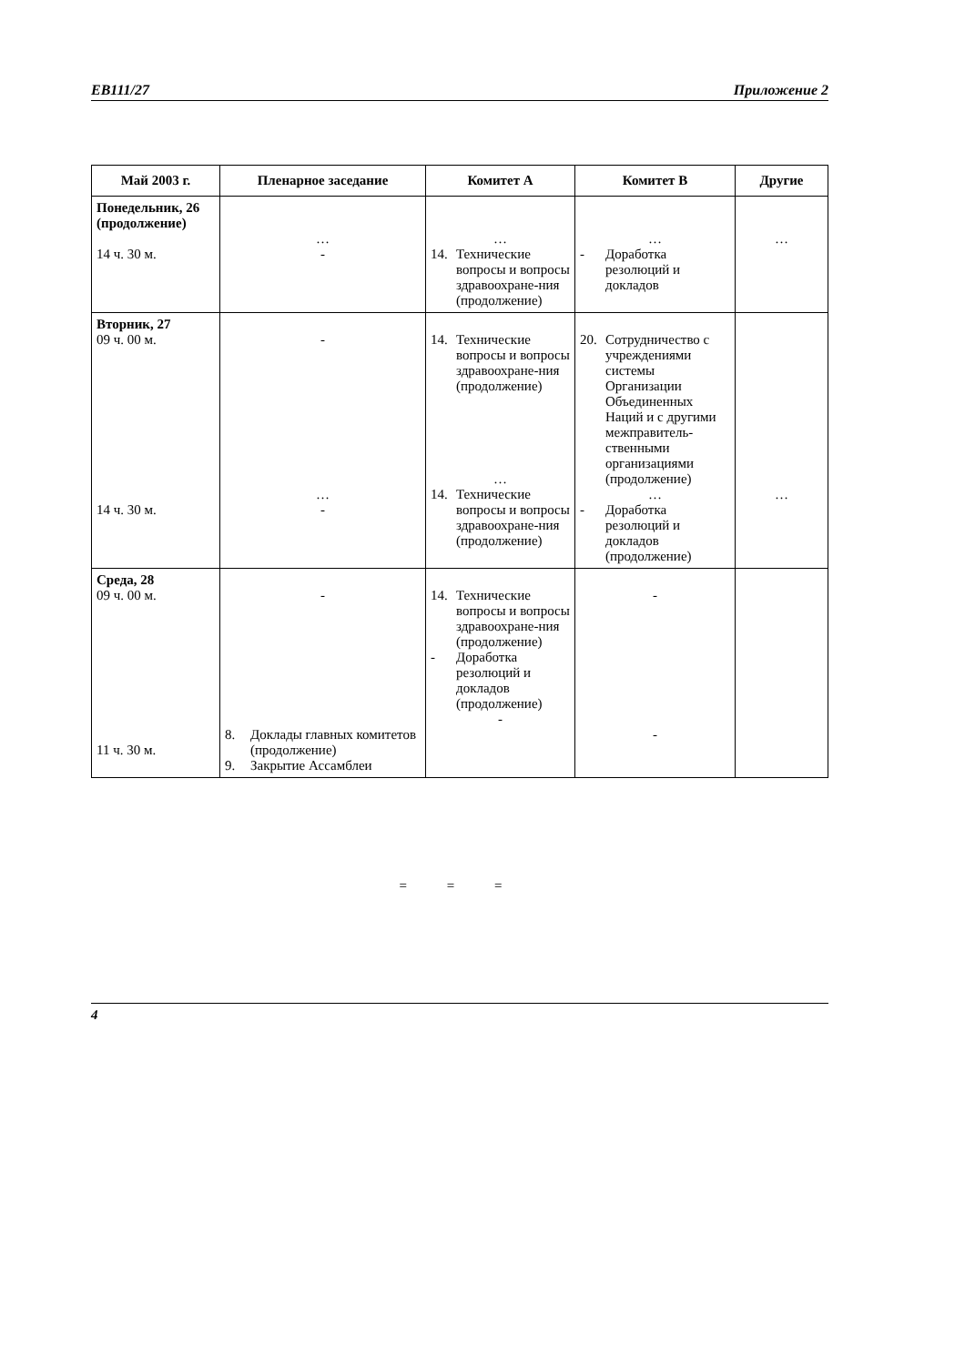EB111/27 Приложение 2
| Май 2003 г. | Пленарное заседание | Комитет А | Комитет В | Другие |
| --- | --- | --- | --- | --- |
| Понедельник, 26 (продолжение) 14 ч. 30 м. | … - | … 14. Технические вопросы и вопросы здравоохране-ния (продолжение) | … - Доработка резолюций и докладов | … |
| Вторник, 27 09 ч. 00 м. 14 ч. 30 м. | - … - | 14. Технические вопросы и вопросы здравоохране-ния (продолжение) … 14. Технические вопросы и вопросы здравоохране-ния (продолжение) | 20. Сотрудничество с учреждениями системы Организации Объединенных Наций и с другими межправитель-ственными организациями (продолжение) … - Доработка резолюций и докладов (продолжение) | … |
| Среда, 28 09 ч. 00 м. 11 ч. 30 м. | - 8. Доклады главных комитетов (продолжение) 9. Закрытие Ассамблеи | 14. Технические вопросы и вопросы здравоохране-ния (продолжение) - Доработка резолюций и докладов (продолжение) - | - - | |
= = =
4